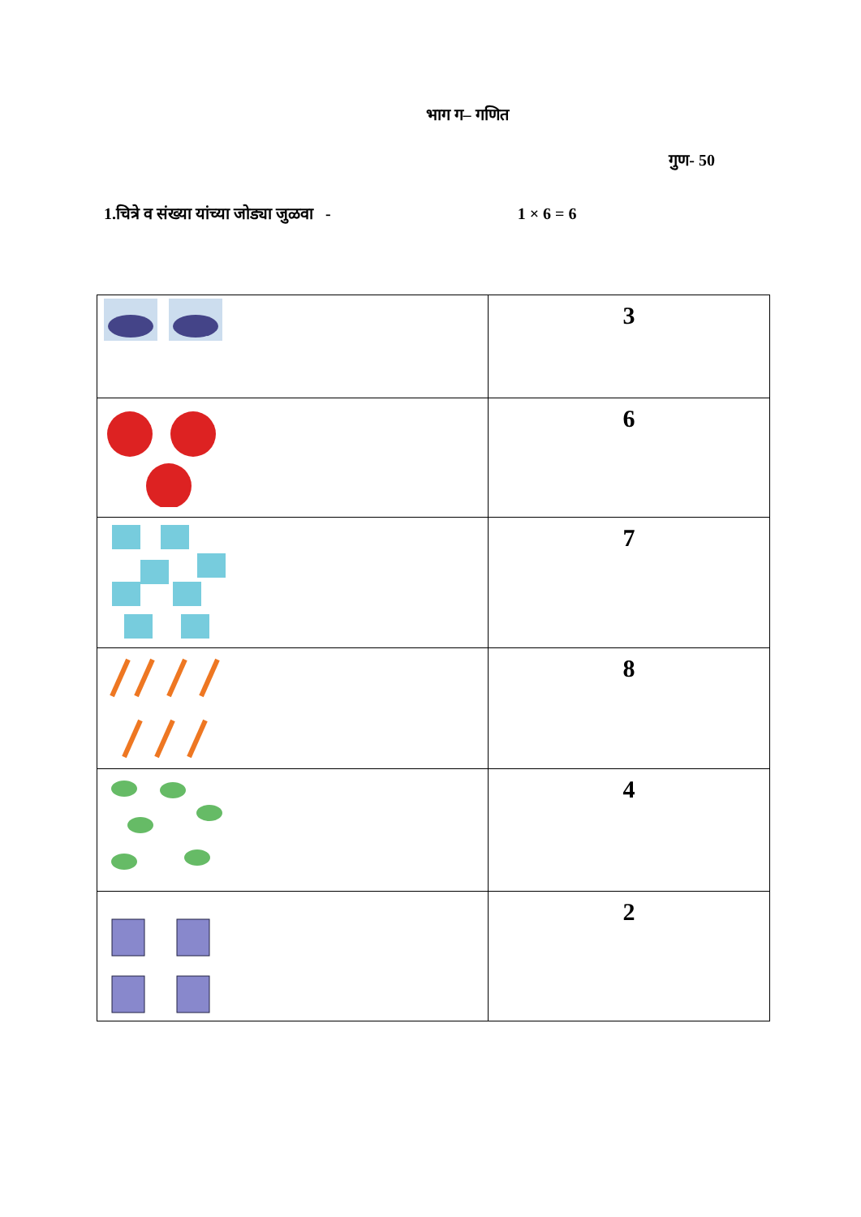भाग ग– गणित
गुण- 50
1.चित्रे व संख्या यांच्या जोड्या जुळवा - 1 × 6 = 6
| | 3 |
| | 6 |
| | 7 |
| | 8 |
| | 4 |
| | 2 |